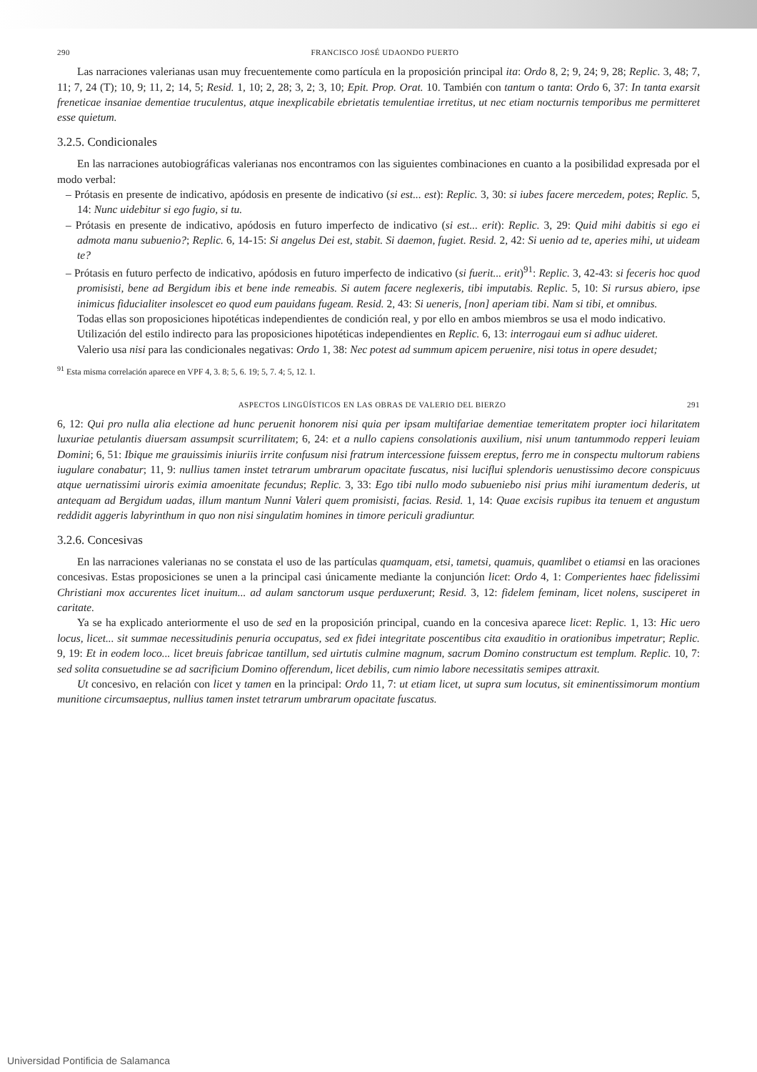290 FRANCISCO JOSÉ UDAONDO PUERTO
Las narraciones valerianas usan muy frecuentemente como partícula en la proposición principal ita: Ordo 8, 2; 9, 24; 9, 28; Replic. 3, 48; 7, 11; 7, 24 (T); 10, 9; 11, 2; 14, 5; Resid. 1, 10; 2, 28; 3, 2; 3, 10; Epit. Prop. Orat. 10. También con tantum o tanta: Ordo 6, 37: In tanta exarsit freneticae insaniae dementiae truculentus, atque inexplicabile ebrietatis temulentiae irretitus, ut nec etiam nocturnis temporibus me permitteret esse quietum.
3.2.5. Condicionales
En las narraciones autobiográficas valerianas nos encontramos con las siguientes combinaciones en cuanto a la posibilidad expresada por el modo verbal:
– Prótasis en presente de indicativo, apódosis en presente de indicativo (si est... est): Replic. 3, 30: si iubes facere mercedem, potes; Replic. 5, 14: Nunc uidebitur si ego fugio, si tu.
– Prótasis en presente de indicativo, apódosis en futuro imperfecto de indicativo (si est... erit): Replic. 3, 29: Quid mihi dabitis si ego ei admota manu subuenio?; Replic. 6, 14-15: Si angelus Dei est, stabit. Si daemon, fugiet. Resid. 2, 42: Si uenio ad te, aperies mihi, ut uideam te?
– Prótasis en futuro perfecto de indicativo, apódosis en futuro imperfecto de indicativo (si fuerit... erit)<sup>91</sup>: Replic. 3, 42-43: si feceris hoc quod promisisti, bene ad Bergidum ibis et bene inde remeabis. Si autem facere neglexeris, tibi imputabis. Replic. 5, 10: Si rursus abiero, ipse inimicus fiducialiter insolescet eo quod eum pauidans fugeam. Resid. 2, 43: Si ueneris, [non] aperiam tibi. Nam si tibi, et omnibus.
Todas ellas son proposiciones hipotéticas independientes de condición real, y por ello en ambos miembros se usa el modo indicativo.
Utilización del estilo indirecto para las proposiciones hipotéticas independientes en Replic. 6, 13: interrogaui eum si adhuc uideret.
Valerio usa nisi para las condicionales negativas: Ordo 1, 38: Nec potest ad summum apicem peruenire, nisi totus in opere desudet;
<sup>91</sup> Esta misma correlación aparece en VPF 4, 3. 8; 5, 6. 19; 5, 7. 4; 5, 12. 1.
ASPECTOS LINGÜÍSTICOS EN LAS OBRAS DE VALERIO DEL BIERZO 291
6, 12: Qui pro nulla alia electione ad hunc peruenit honorem nisi quia per ipsam multifariae dementiae temeritatem propter ioci hilaritatem luxuriae petulantis diuersam assumpsit scurrilitatem; 6, 24: et a nullo capiens consolationis auxilium, nisi unum tantummodo repperi leuiam Domini; 6, 51: Ibique me grauissimis iniuriis irrite confusum nisi fratrum intercessione fuissem ereptus, ferro me in conspectu multorum rabiens iugulare conabatur; 11, 9: nullius tamen instet tetrarum umbrarum opacitate fuscatus, nisi luciflui splendoris uenustissimo decore conspicuus atque uernatissimi uiroris eximia amoenitate fecundus; Replic. 3, 33: Ego tibi nullo modo subueniebo nisi prius mihi iuramentum dederis, ut antequam ad Bergidum uadas, illum mantum Nunni Valeri quem promisisti, facias. Resid. 1, 14: Quae excisis rupibus ita tenuem et angustum reddidit aggeris labyrinthum in quo non nisi singulatim homines in timore periculi gradiuntur.
3.2.6. Concesivas
En las narraciones valerianas no se constata el uso de las partículas quamquam, etsi, tametsi, quamuis, quamlibet o etiamsi en las oraciones concesivas. Estas proposiciones se unen a la principal casi únicamente mediante la conjunción licet: Ordo 4, 1: Comperientes haec fidelissimi Christiani mox accurentes licet inuitum... ad aulam sanctorum usque perduxerunt; Resid. 3, 12: fidelem feminam, licet nolens, susciperet in caritate.
Ya se ha explicado anteriormente el uso de sed en la proposición principal, cuando en la concesiva aparece licet: Replic. 1, 13: Hic uero locus, licet... sit summae necessitudinis penuria occupatus, sed ex fidei integritate poscentibus cita exauditio in orationibus impetratur; Replic. 9, 19: Et in eodem loco... licet breuis fabricae tantillum, sed uirtutis culmine magnum, sacrum Domino constructum est templum. Replic. 10, 7: sed solita consuetudine se ad sacrificium Domino offerendum, licet debilis, cum nimio labore necessitatis semipes attraxit.
Ut concesivo, en relación con licet y tamen en la principal: Ordo 11, 7: ut etiam licet, ut supra sum locutus, sit eminentissimorum montium munitione circumsaeptus, nullius tamen instet tetrarum umbrarum opacitate fuscatus.
Universidad Pontificia de Salamanca